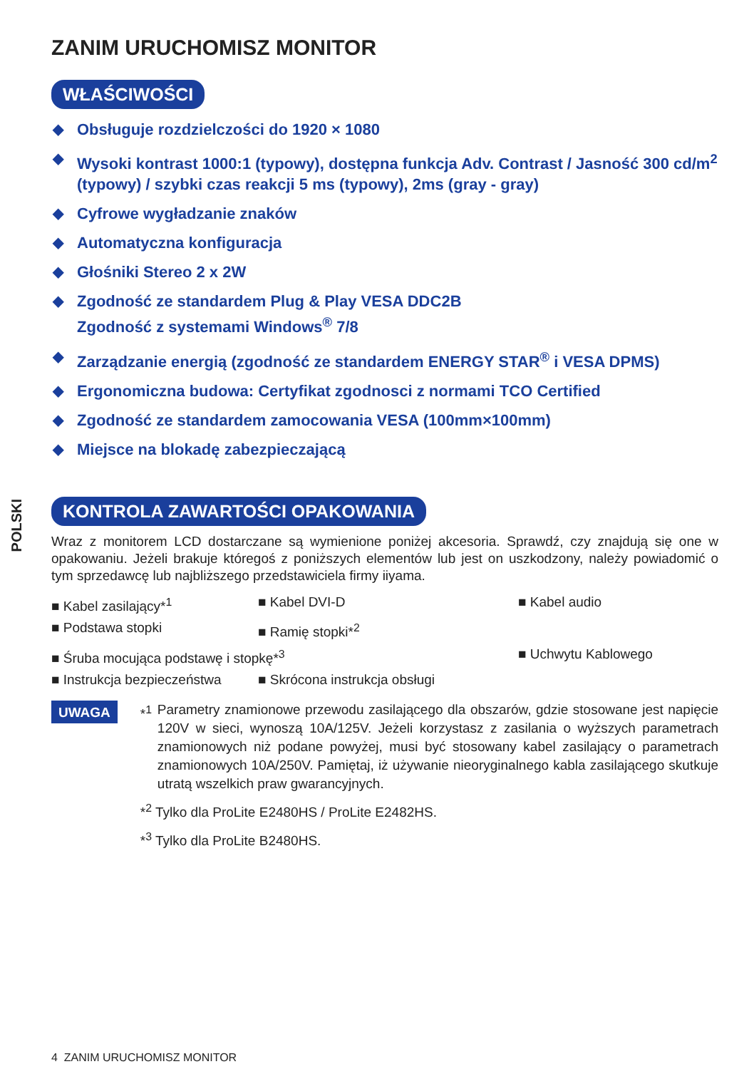POLSKI
ZANIM URUCHOMISZ MONITOR
WŁAŚCIWOŚCI
◆ Obsługuje rozdzielczości do 1920 × 1080
◆ Wysoki kontrast 1000:1 (typowy), dostępna funkcja Adv. Contrast / Jasność 300 cd/m<sup>2</sup> (typowy) / szybki czas reakcji 5 ms (typowy), 2ms (gray - gray)
◆ Cyfrowe wygładzanie znaków
◆ Automatyczna konfiguracja
◆ Głośniki Stereo 2 x 2W
◆ Zgodność ze standardem Plug & Play VESA DDC2B
Zgodność z systemami Windows<sup>®</sup> 7/8
◆ Zarządzanie energią (zgodność ze standardem ENERGY STAR<sup>®</sup> i VESA DPMS)
◆ Ergonomiczna budowa: Certyfikat zgodnosci z normami TCO Certified
◆ Zgodność ze standardem zamocowania VESA (100mm×100mm)
◆ Miejsce na blokadę zabezpieczającą
KONTROLA ZAWARTOŚCI OPAKOWANIA
Wraz z monitorem LCD dostarczane są wymienione poniżej akcesoria. Sprawdź, czy znajdują się one w opakowaniu. Jeżeli brakuje któregoś z poniższych elementów lub jest on uszkodzony, należy powiadomić o tym sprzedawcę lub najbliższego przedstawiciela firmy iiyama.
■ Kabel zasilający*<sup>1</sup>
■ Kabel DVI-D
■ Kabel audio
■ Podstawa stopki
■ Ramię stopki*<sup>2</sup>
■ Śruba mocująca podstawę i stopkę*<sup>3</sup>
■ Uchwytu Kablowego
■ Instrukcja bezpieczeństwa
■ Skrócona instrukcja obsługi
UWAGA
*<sup>1</sup> Parametry znamionowe przewodu zasilającego dla obszarów, gdzie stosowane jest napięcie 120V w sieci, wynoszą 10A/125V. Jeżeli korzystasz z zasilania o wyższych parametrach znamionowych niż podane powyżej, musi być stosowany kabel zasilający o parametrach znamionowych 10A/250V. Pamiętaj, iż używanie nieoryginalnego kabla zasilającego skutkuje utratą wszelkich praw gwarancyjnych.
*<sup>2</sup> Tylko dla ProLite E2480HS / ProLite E2482HS.
*<sup>3</sup> Tylko dla ProLite B2480HS.
4 ZANIM URUCHOMISZ MONITOR